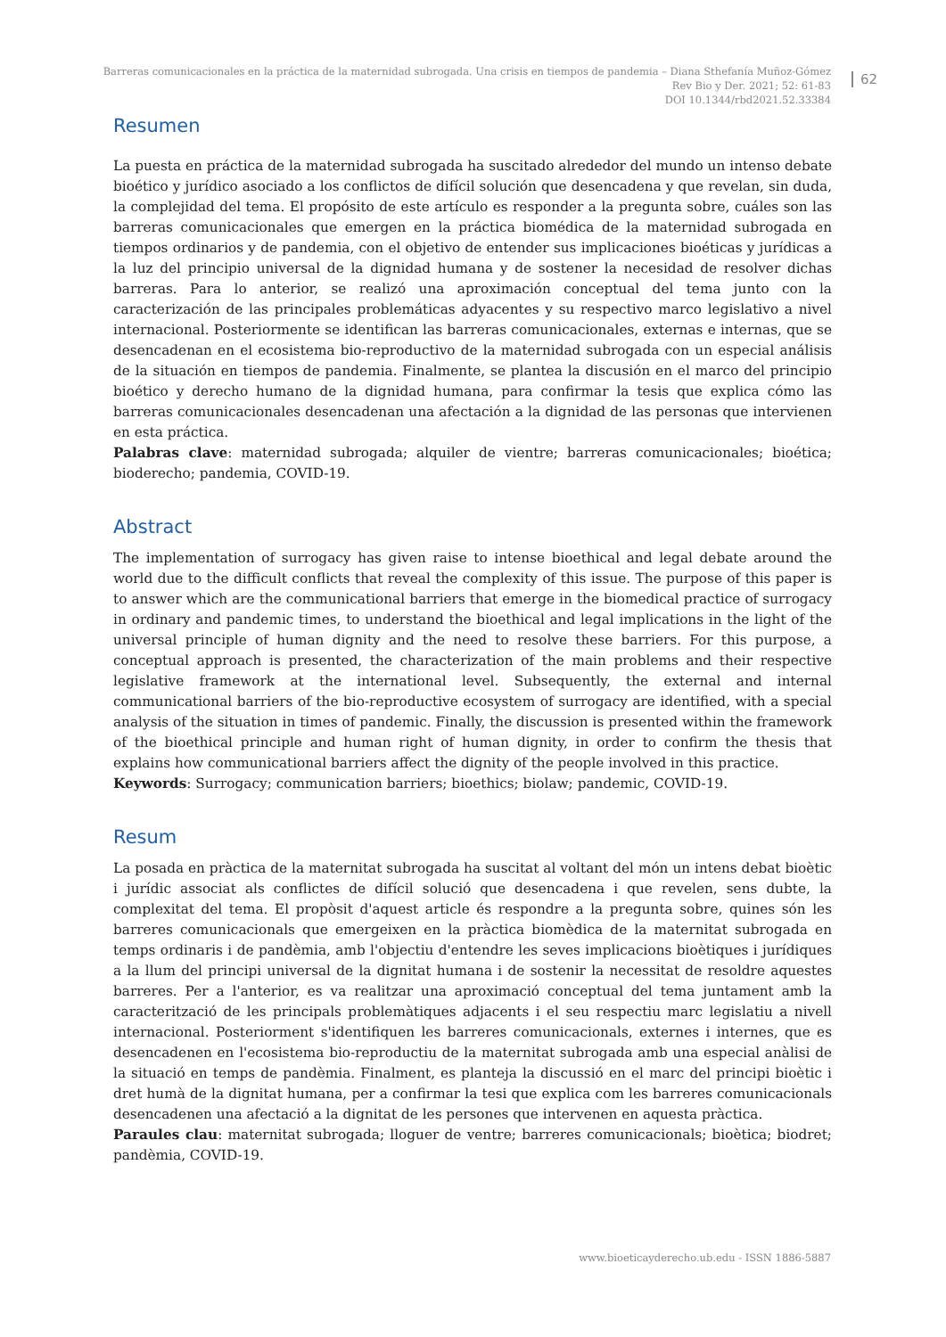Barreras comunicacionales en la práctica de la maternidad subrogada. Una crisis en tiempos de pandemia – Diana Sthefanía Muñoz-Gómez
Rev Bio y Der. 2021; 52: 61-83
DOI 10.1344/rbd2021.52.33384
62
Resumen
La puesta en práctica de la maternidad subrogada ha suscitado alrededor del mundo un intenso debate bioético y jurídico asociado a los conflictos de difícil solución que desencadena y que revelan, sin duda, la complejidad del tema. El propósito de este artículo es responder a la pregunta sobre, cuáles son las barreras comunicacionales que emergen en la práctica biomédica de la maternidad subrogada en tiempos ordinarios y de pandemia, con el objetivo de entender sus implicaciones bioéticas y jurídicas a la luz del principio universal de la dignidad humana y de sostener la necesidad de resolver dichas barreras. Para lo anterior, se realizó una aproximación conceptual del tema junto con la caracterización de las principales problemáticas adyacentes y su respectivo marco legislativo a nivel internacional. Posteriormente se identifican las barreras comunicacionales, externas e internas, que se desencadenan en el ecosistema bio-reproductivo de la maternidad subrogada con un especial análisis de la situación en tiempos de pandemia. Finalmente, se plantea la discusión en el marco del principio bioético y derecho humano de la dignidad humana, para confirmar la tesis que explica cómo las barreras comunicacionales desencadenan una afectación a la dignidad de las personas que intervienen en esta práctica.
Palabras clave: maternidad subrogada; alquiler de vientre; barreras comunicacionales; bioética; bioderecho; pandemia, COVID-19.
Abstract
The implementation of surrogacy has given raise to intense bioethical and legal debate around the world due to the difficult conflicts that reveal the complexity of this issue. The purpose of this paper is to answer which are the communicational barriers that emerge in the biomedical practice of surrogacy in ordinary and pandemic times, to understand the bioethical and legal implications in the light of the universal principle of human dignity and the need to resolve these barriers. For this purpose, a conceptual approach is presented, the characterization of the main problems and their respective legislative framework at the international level. Subsequently, the external and internal communicational barriers of the bio-reproductive ecosystem of surrogacy are identified, with a special analysis of the situation in times of pandemic. Finally, the discussion is presented within the framework of the bioethical principle and human right of human dignity, in order to confirm the thesis that explains how communicational barriers affect the dignity of the people involved in this practice.
Keywords: Surrogacy; communication barriers; bioethics; biolaw; pandemic, COVID-19.
Resum
La posada en pràctica de la maternitat subrogada ha suscitat al voltant del món un intens debat bioètic i jurídic associat als conflictes de difícil solució que desencadena i que revelen, sens dubte, la complexitat del tema. El propòsit d'aquest article és respondre a la pregunta sobre, quines són les barreres comunicacionals que emergeixen en la pràctica biomèdica de la maternitat subrogada en temps ordinaris i de pandèmia, amb l'objectiu d'entendre les seves implicacions bioètiques i jurídiques a la llum del principi universal de la dignitat humana i de sostenir la necessitat de resoldre aquestes barreres. Per a l'anterior, es va realitzar una aproximació conceptual del tema juntament amb la caracterització de les principals problemàtiques adjacents i el seu respectiu marc legislatiu a nivell internacional. Posteriorment s'identifiquen les barreres comunicacionals, externes i internes, que es desencadenen en l'ecosistema bio-reproductiu de la maternitat subrogada amb una especial anàlisi de la situació en temps de pandèmia. Finalment, es planteja la discussió en el marc del principi bioètic i dret humà de la dignitat humana, per a confirmar la tesi que explica com les barreres comunicacionals desencadenen una afectació a la dignitat de les persones que intervenen en aquesta pràctica.
Paraules clau: maternitat subrogada; lloguer de ventre; barreres comunicacionals; bioètica; biodret; pandèmia, COVID-19.
www.bioeticayderecho.ub.edu - ISSN 1886-5887